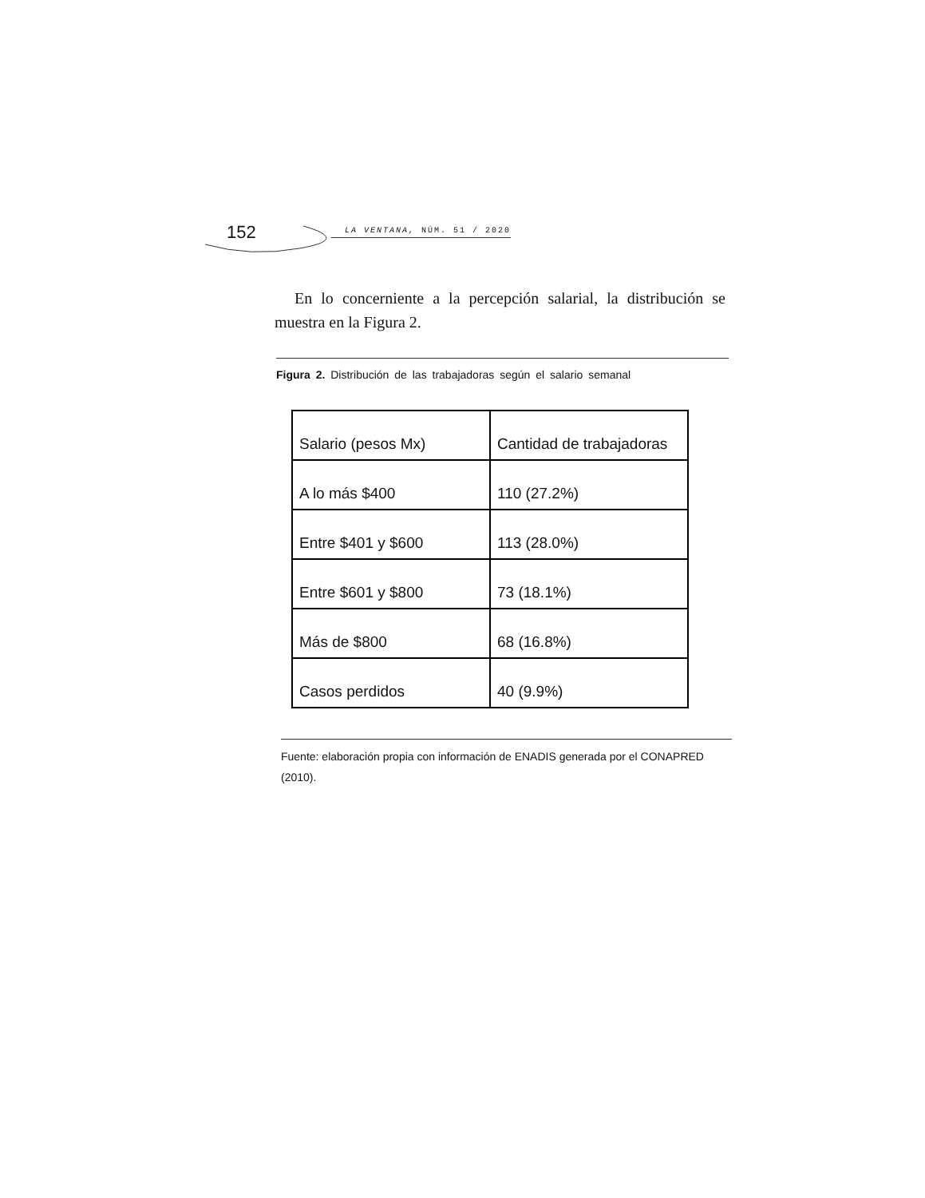152 LA VENTANA, NÚM. 51 / 2020
En lo concerniente a la percepción salarial, la distribución se muestra en la Figura 2.
Figura 2. Distribución de las trabajadoras según el salario semanal
| Salario (pesos Mx) | Cantidad de trabajadoras |
| A lo más $400 | 110 (27.2%) |
| Entre $401 y $600 | 113 (28.0%) |
| Entre $601 y $800 | 73 (18.1%) |
| Más de $800 | 68 (16.8%) |
| Casos perdidos | 40 (9.9%) |
Fuente: elaboración propia con información de ENADIS generada por el CONAPRED (2010).